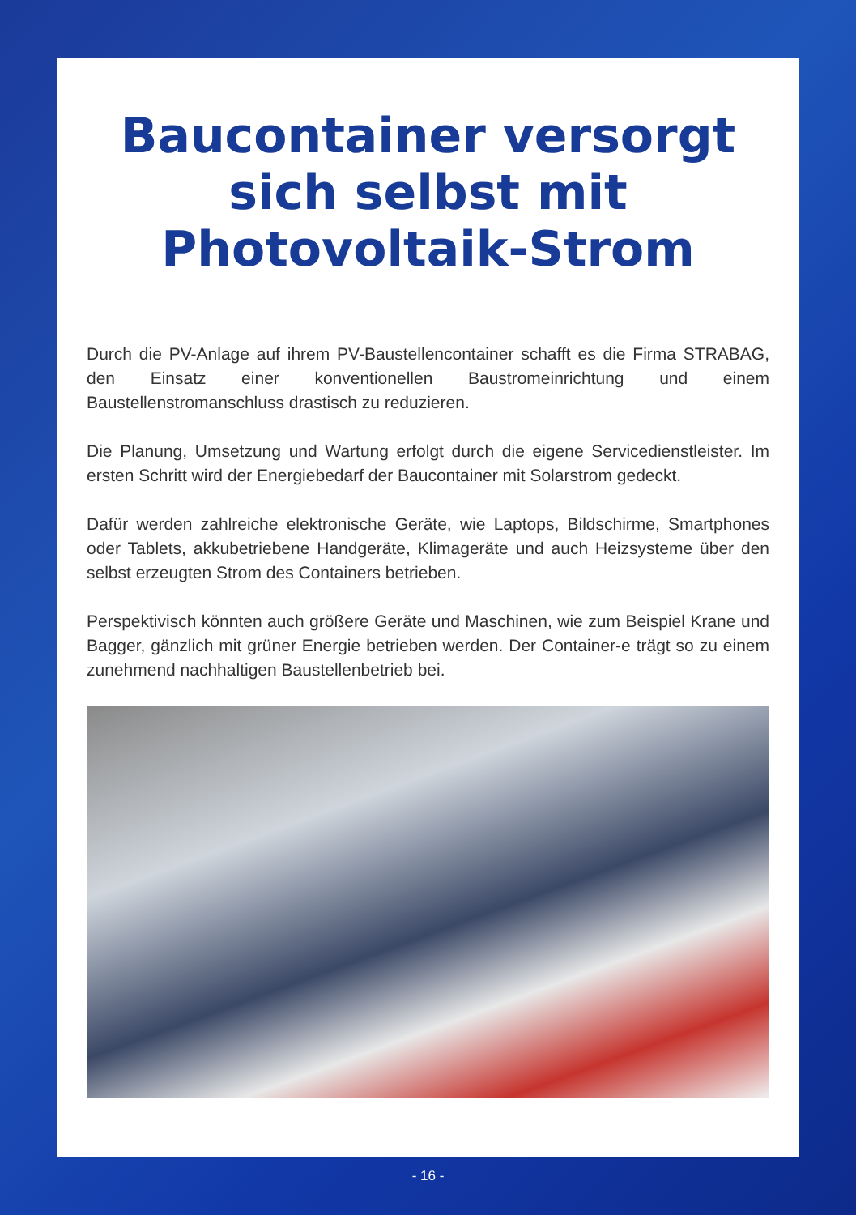Baucontainer versorgt
sich selbst mit
Photovoltaik-Strom
Durch die PV-Anlage auf ihrem PV-Baustellencontainer schafft es die Firma STRABAG, den Einsatz einer konventionellen Baustromeinrichtung und einem Baustellenstromanschluss drastisch zu reduzieren.
Die Planung, Umsetzung und Wartung erfolgt durch die eigene Servicedienstleister. Im ersten Schritt wird der Energiebedarf der Baucontainer mit Solarstrom gedeckt.
Dafür werden zahlreiche elektronische Geräte, wie Laptops, Bildschirme, Smartphones oder Tablets, akkubetriebene Handgeräte, Klimageräte und auch Heizsysteme über den selbst erzeugten Strom des Containers betrieben.
Perspektivisch könnten auch größere Geräte und Maschinen, wie zum Beispiel Krane und Bagger, gänzlich mit grüner Energie betrieben werden. Der Container-e trägt so zu einem zunehmend nachhaltigen Baustellenbetrieb bei.
- 16 -